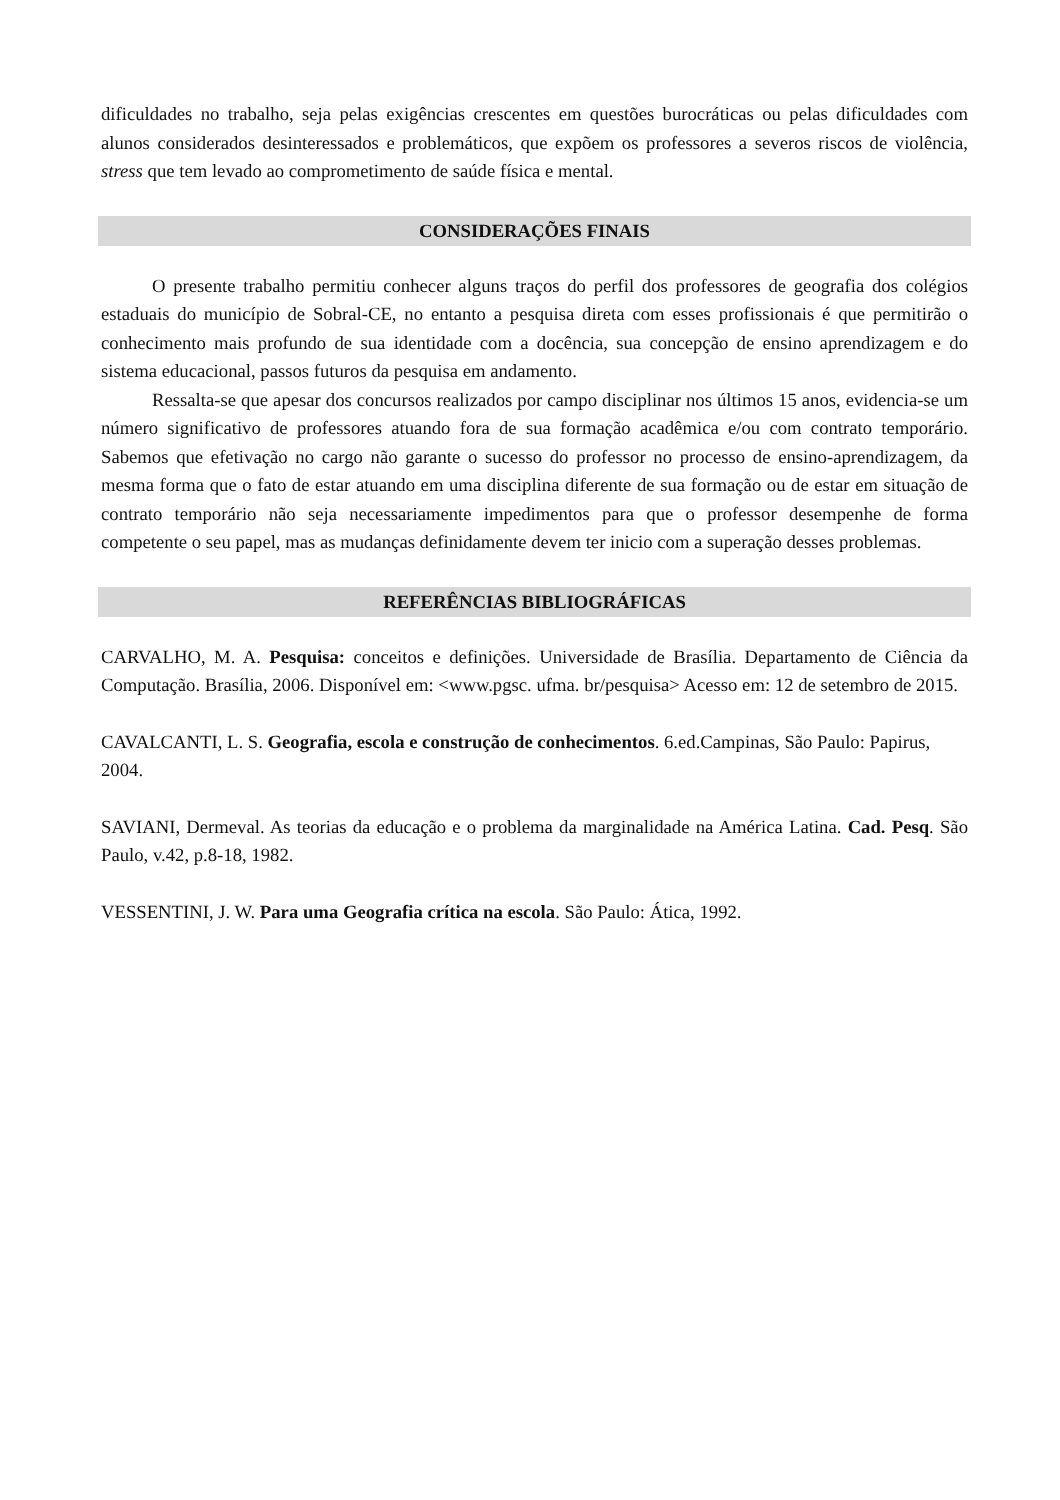dificuldades no trabalho, seja pelas exigências crescentes em questões burocráticas ou pelas dificuldades com alunos considerados desinteressados e problemáticos, que expõem os professores a severos riscos de violência, stress que tem levado ao comprometimento de saúde física e mental.
CONSIDERAÇÕES FINAIS
O presente trabalho permitiu conhecer alguns traços do perfil dos professores de geografia dos colégios estaduais do município de Sobral-CE, no entanto a pesquisa direta com esses profissionais é que permitirão o conhecimento mais profundo de sua identidade com a docência, sua concepção de ensino aprendizagem e do sistema educacional, passos futuros da pesquisa em andamento.
Ressalta-se que apesar dos concursos realizados por campo disciplinar nos últimos 15 anos, evidencia-se um número significativo de professores atuando fora de sua formação acadêmica e/ou com contrato temporário. Sabemos que efetivação no cargo não garante o sucesso do professor no processo de ensino-aprendizagem, da mesma forma que o fato de estar atuando em uma disciplina diferente de sua formação ou de estar em situação de contrato temporário não seja necessariamente impedimentos para que o professor desempenhe de forma competente o seu papel, mas as mudanças definidamente devem ter inicio com a superação desses problemas.
REFERÊNCIAS BIBLIOGRÁFICAS
CARVALHO, M. A. Pesquisa: conceitos e definições. Universidade de Brasília. Departamento de Ciência da Computação. Brasília, 2006. Disponível em: <www.pgsc. ufma. br/pesquisa> Acesso em: 12 de setembro de 2015.
CAVALCANTI, L. S. Geografia, escola e construção de conhecimentos. 6.ed.Campinas, São Paulo: Papirus, 2004.
SAVIANI, Dermeval. As teorias da educação e o problema da marginalidade na América Latina. Cad. Pesq. São Paulo, v.42, p.8-18, 1982.
VESSENTINI, J. W. Para uma Geografia crítica na escola. São Paulo: Ática, 1992.